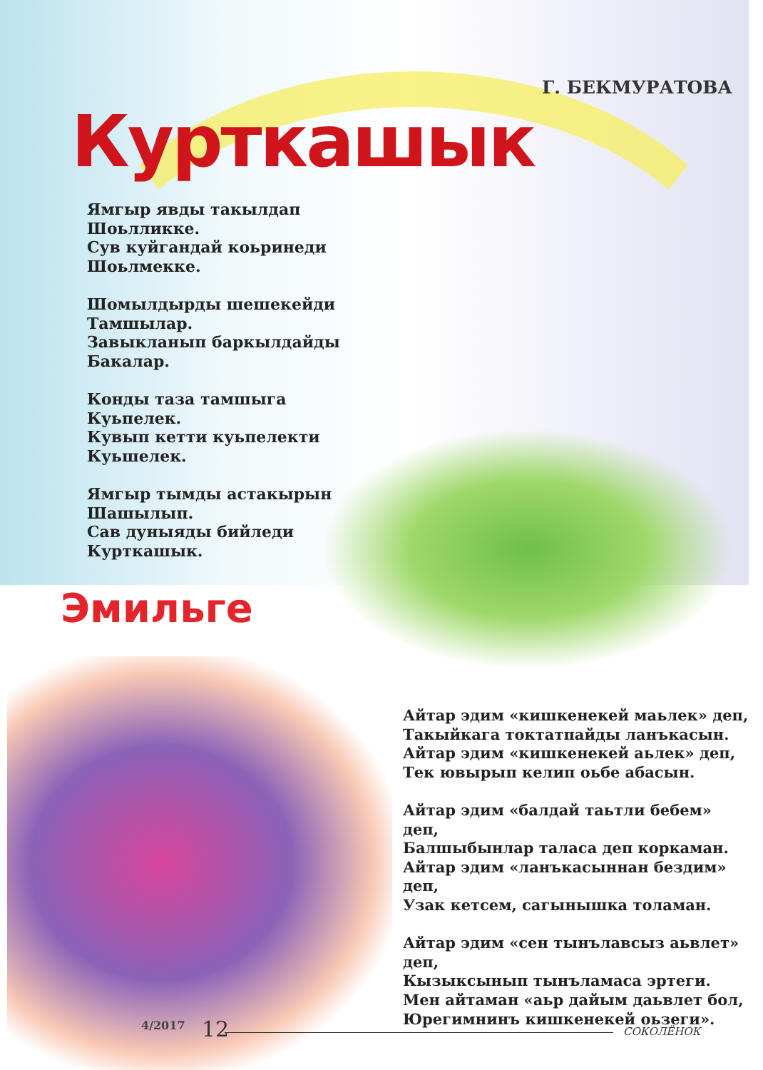Г. БЕКМУРАТОВА
Курткашык
Ямгыр явды такылдап
Шоьлликке.
Сув куйгандай коьринеди
Шоьлмекке.
Шомылдырды шешекейди
Тамшылар.
Завыкланып баркылдайды
Бакалар.
Конды таза тамшыга
Куьпелек.
Кувып кетти куьпелекти
Куьшелек.
Ямгыр тымды астакырын
Шашылып.
Сав дуныяды бийледи
Курткашык.
Эмильге
Айтар эдим «кишкенекей маьлек» деп,
Такыйкага токтатпайды ланъкасын.
Айтар эдим «кишкенекей аьлек» деп,
Тек ювырып келип оьбе абасын.
Айтар эдим «балдай таьтли бебем» деп,
Балшыбынлар таласа деп коркаман.
Айтар эдим «ланъкасыннан бездим» деп,
Узак кетсем, сагынышка толаман.
Айтар эдим «сен тынълавсыз аьвлет» деп,
Кызыксынып тынъламаса эртеги.
Мен айтаман «аьр дайым даьвлет бол,
Юрегимнинъ кишкенекей оьзеги».
4/2017 12 СОКОЛЁНОК